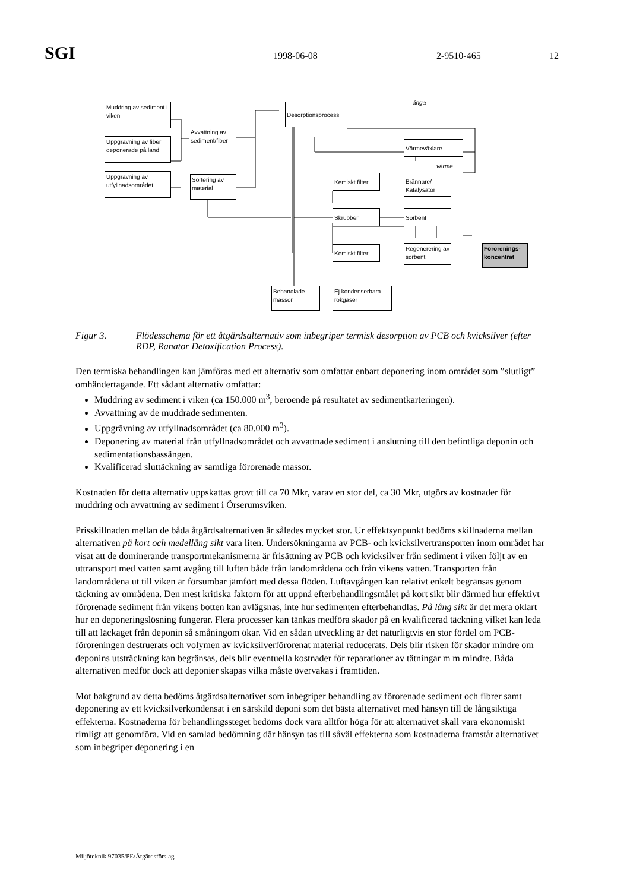SGI 1998-06-08 2-9510-465 12
Muddring av sediment i viken
Uppgrävning av fiber deponerade på land
Uppgrävning av utfyllnadsområdet
Avvattning av sediment/fiber
Sortering av material
Desorptionsprocess
ånga
Värmeväxlare
värme
Brännare/ Katalysator
Kemiskt filter
Skrubber Sorbent
Kemiskt filter
Regenerering av sorbent
Förorenings-koncentrat
Behandlade massor
Ej kondenserbara rökgaser
Figur 3. Flödesschema för ett åtgärdsalternativ som inbegriper termisk desorption av PCB och kvicksilver (efter RDP, Ranator Detoxification Process).
Den termiska behandlingen kan jämföras med ett alternativ som omfattar enbart deponering inom området som ”slutligt” omhändertagande. Ett sådant alternativ omfattar:
Muddring av sediment i viken (ca 150.000 m<sup>3</sup>, beroende på resultatet av sedimentkarteringen).
Avvattning av de muddrade sedimenten.
Uppgrävning av utfyllnadsområdet (ca 80.000 m<sup>3</sup>).
Deponering av material från utfyllnadsområdet och avvattnade sediment i anslutning till den befintliga deponin och sedimentationsbassängen.
Kvalificerad sluttäckning av samtliga förorenade massor.
Kostnaden för detta alternativ uppskattas grovt till ca 70 Mkr, varav en stor del, ca 30 Mkr, utgörs av kostnader för muddring och avvattning av sediment i Örserumsviken.
Prisskillnaden mellan de båda åtgärdsalternativen är således mycket stor. Ur effektsynpunkt bedöms skillnaderna mellan alternativen på kort och medellång sikt vara liten. Undersökningarna av PCB- och kvicksilvertransporten inom området har visat att de dominerande transportmekanismerna är frisättning av PCB och kvicksilver från sediment i viken följt av en uttransport med vatten samt avgång till luften både från landområdena och från vikens vatten. Transporten från landområdena ut till viken är försumbar jämfört med dessa flöden. Luftavgången kan relativt enkelt begränsas genom täckning av områdena. Den mest kritiska faktorn för att uppnå efterbehandlingsmålet på kort sikt blir därmed hur effektivt förorenade sediment från vikens botten kan avlägsnas, inte hur sedimenten efterbehandlas. På lång sikt är det mera oklart hur en deponeringslösning fungerar. Flera processer kan tänkas medföra skador på en kvalificerad täckning vilket kan leda till att läckaget från deponin så småningom ökar. Vid en sådan utveckling är det naturligtvis en stor fördel om PCB-föroreningen destruerats och volymen av kvicksilverförorenat material reducerats. Dels blir risken för skador mindre om deponins utsträckning kan begränsas, dels blir eventuella kostnader för reparationer av tätningar m m mindre. Båda alternativen medför dock att deponier skapas vilka måste övervakas i framtiden.
Mot bakgrund av detta bedöms åtgärdsalternativet som inbegriper behandling av förorenade sediment och fibrer samt deponering av ett kvicksilverkondensat i en särskild deponi som det bästa alternativet med hänsyn till de långsiktiga effekterna. Kostnaderna för behandlingssteget bedöms dock vara alltför höga för att alternativet skall vara ekonomiskt rimligt att genomföra. Vid en samlad bedömning där hänsyn tas till såväl effekterna som kostnaderna framstår alternativet som inbegriper deponering i en
Miljöteknik 97035/PE/Åtgärdsförslag